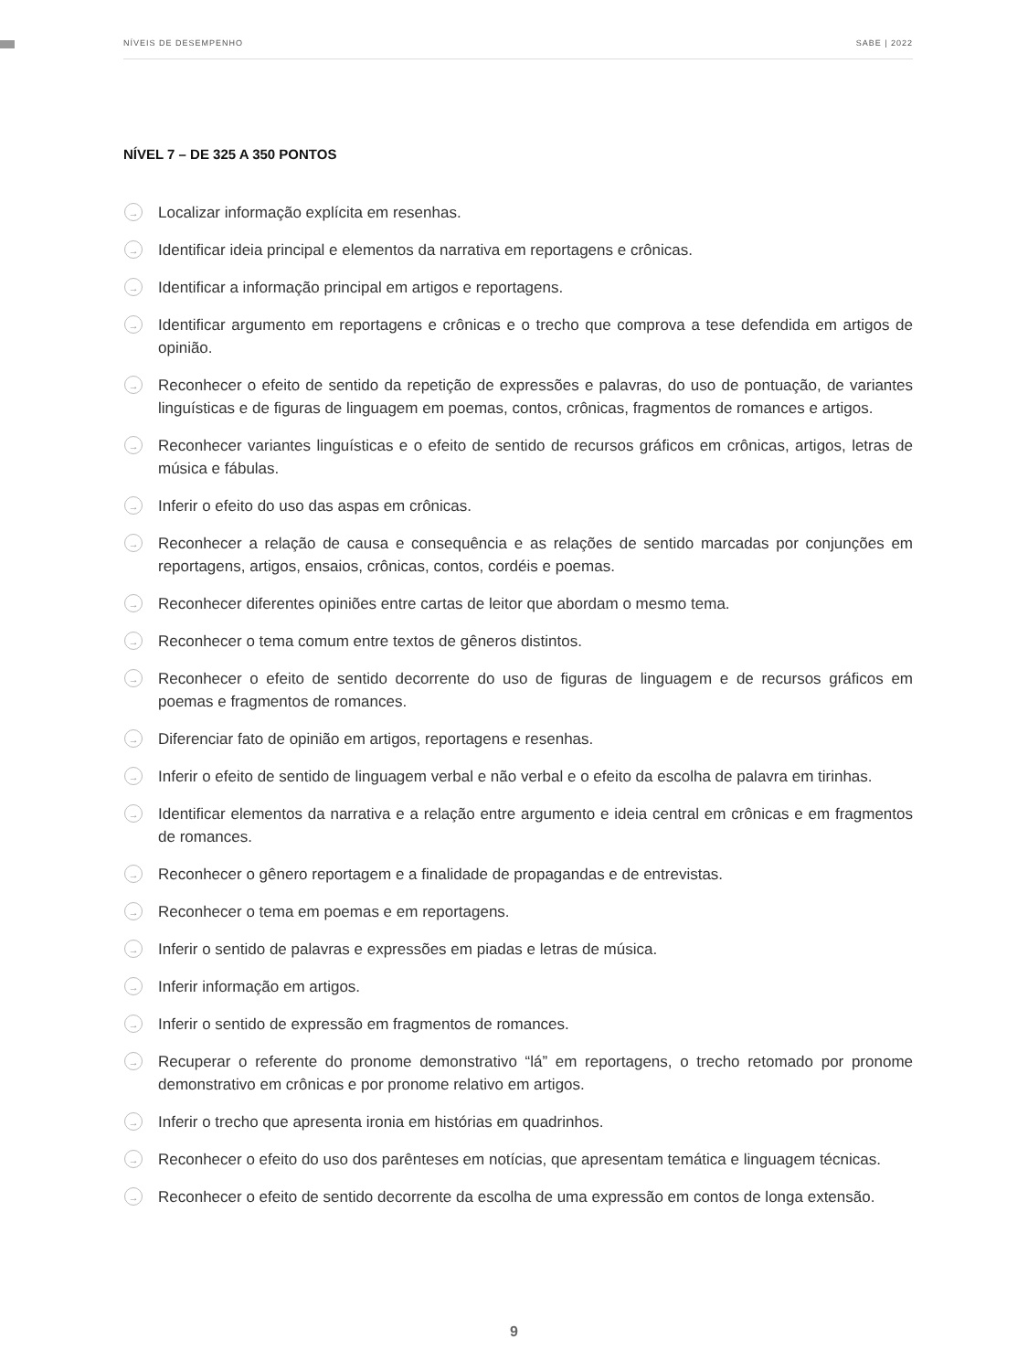NÍVEIS DE DESEMPENHO SABE | 2022
NÍVEL 7 – DE 325 A 350 PONTOS
→ Localizar informação explícita em resenhas.
→ Identificar ideia principal e elementos da narrativa em reportagens e crônicas.
→ Identificar a informação principal em artigos e reportagens.
→ Identificar argumento em reportagens e crônicas e o trecho que comprova a tese defendida em artigos de opinião.
→ Reconhecer o efeito de sentido da repetição de expressões e palavras, do uso de pontuação, de variantes linguísticas e de figuras de linguagem em poemas, contos, crônicas, fragmentos de romances e artigos.
→ Reconhecer variantes linguísticas e o efeito de sentido de recursos gráficos em crônicas, artigos, letras de música e fábulas.
→ Inferir o efeito do uso das aspas em crônicas.
→ Reconhecer a relação de causa e consequência e as relações de sentido marcadas por conjunções em reportagens, artigos, ensaios, crônicas, contos, cordéis e poemas.
→ Reconhecer diferentes opiniões entre cartas de leitor que abordam o mesmo tema.
→ Reconhecer o tema comum entre textos de gêneros distintos.
→ Reconhecer o efeito de sentido decorrente do uso de figuras de linguagem e de recursos gráficos em poemas e fragmentos de romances.
→ Diferenciar fato de opinião em artigos, reportagens e resenhas.
→ Inferir o efeito de sentido de linguagem verbal e não verbal e o efeito da escolha de palavra em tirinhas.
→ Identificar elementos da narrativa e a relação entre argumento e ideia central em crônicas e em fragmentos de romances.
→ Reconhecer o gênero reportagem e a finalidade de propagandas e de entrevistas.
→ Reconhecer o tema em poemas e em reportagens.
→ Inferir o sentido de palavras e expressões em piadas e letras de música.
→ Inferir informação em artigos.
→ Inferir o sentido de expressão em fragmentos de romances.
→ Recuperar o referente do pronome demonstrativo “lá” em reportagens, o trecho retomado por pronome demonstrativo em crônicas e por pronome relativo em artigos.
→ Inferir o trecho que apresenta ironia em histórias em quadrinhos.
→ Reconhecer o efeito do uso dos parênteses em notícias, que apresentam temática e linguagem técnicas.
→ Reconhecer o efeito de sentido decorrente da escolha de uma expressão em contos de longa extensão.
9